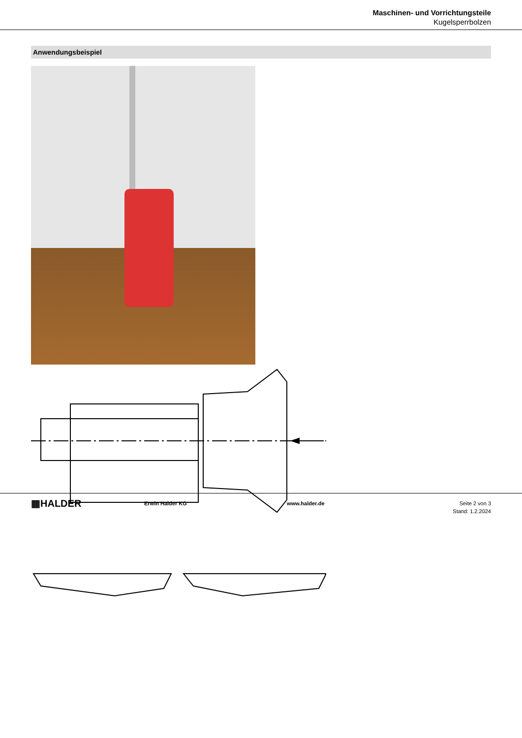Maschinen- und Vorrichtungsteile
Kugelsperrbolzen
Anwendungsbeispiel
▦HALDER
Erwin Halder KG www.halder.de Seite 2 von 3
Stand: 1.2.2024